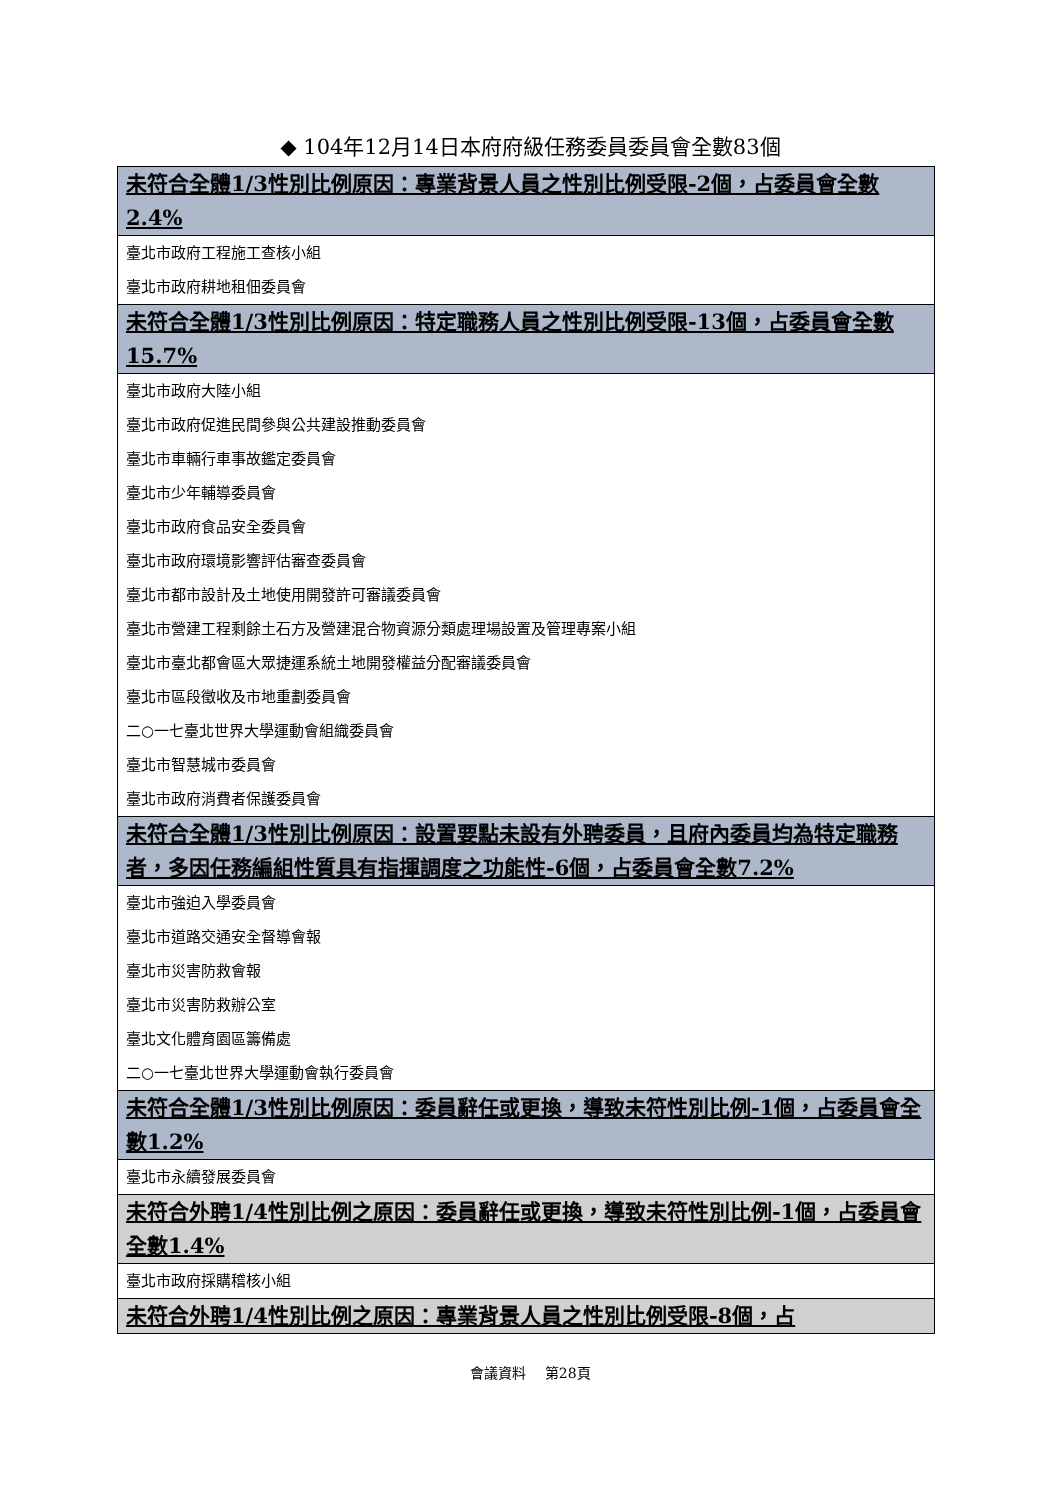◆ 104年12月14日本府府級任務委員委員會全數83個
| 未符合全體1/3性別比例原因：專業背景人員之性別比例受限-2個，占委員會全數2.4% |
| 臺北市政府工程施工查核小組 |
| 臺北市政府耕地租佃委員會 |
| 未符合全體1/3性別比例原因：特定職務人員之性別比例受限-13個，占委員會全數15.7% |
| 臺北市政府大陸小組 |
| 臺北市政府促進民間參與公共建設推動委員會 |
| 臺北市車輛行車事故鑑定委員會 |
| 臺北市少年輔導委員會 |
| 臺北市政府食品安全委員會 |
| 臺北市政府環境影響評估審查委員會 |
| 臺北市都市設計及土地使用開發許可審議委員會 |
| 臺北市營建工程剩餘土石方及營建混合物資源分類處理場設置及管理專案小組 |
| 臺北市臺北都會區大眾捷運系統土地開發權益分配審議委員會 |
| 臺北市區段徵收及市地重劃委員會 |
| 二○一七臺北世界大學運動會組織委員會 |
| 臺北市智慧城市委員會 |
| 臺北市政府消費者保護委員會 |
| 未符合全體1/3性別比例原因：設置要點未設有外聘委員，且府內委員均為特定職務者，多因任務編組性質具有指揮調度之功能性-6個，占委員會全數7.2% |
| 臺北市強迫入學委員會 |
| 臺北市道路交通安全督導會報 |
| 臺北市災害防救會報 |
| 臺北市災害防救辦公室 |
| 臺北文化體育園區籌備處 |
| 二○一七臺北世界大學運動會執行委員會 |
| 未符合全體1/3性別比例原因：委員辭任或更換，導致未符性別比例-1個，占委員會全數1.2% |
| 臺北市永續發展委員會 |
| 未符合外聘1/4性別比例之原因：委員辭任或更換，導致未符性別比例-1個，占委員會全數1.4% |
| 臺北市政府採購稽核小組 |
| 未符合外聘1/4性別比例之原因：專業背景人員之性別比例受限-8個，占 |
會議資料　 第28頁